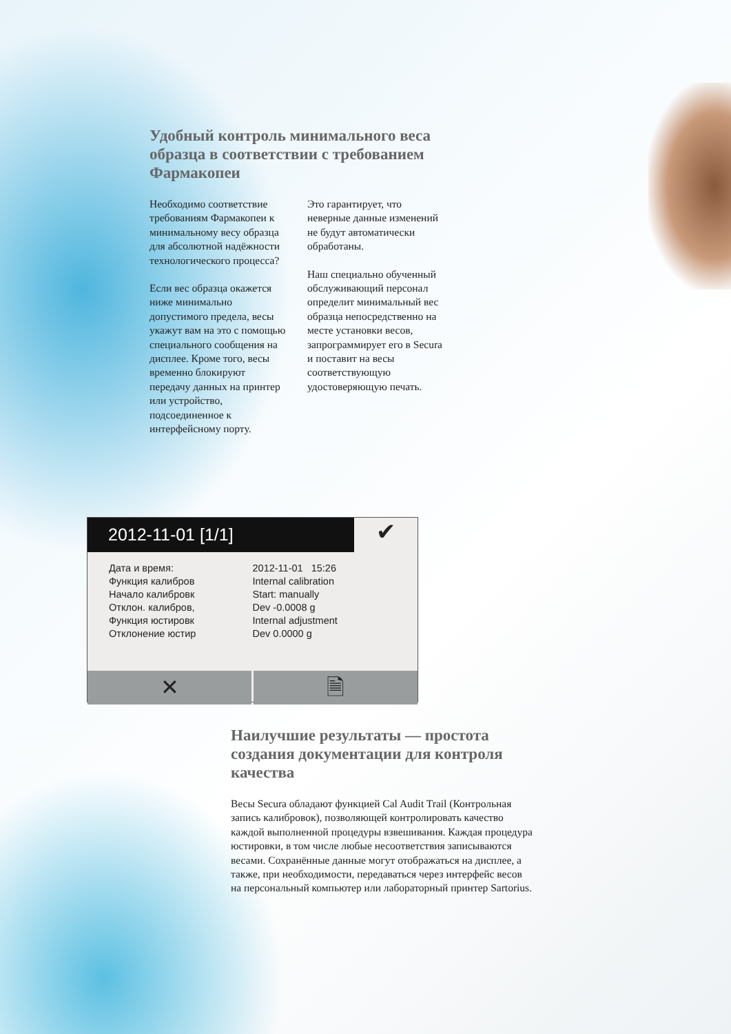Удобный контроль минимального веса образца в соответствии с требованием Фармакопеи
Необходимо соответствие требованиям Фармакопеи к минимальному весу образца для абсолютной надёжности технологического процесса?
Если вес образца окажется ниже минимально допустимого предела, весы укажут вам на это с помощью специального сообщения на дисплее. Кроме того, весы временно блокируют передачу данных на принтер или устройство, подсоединенное к интерфейсному порту.
Это гарантирует, что неверные данные изменений не будут автоматически обработаны.
Наш специально обученный обслуживающий персонал определит минимальный вес образца непосредственно на месте установки весов, запрограммирует его в Secura и поставит на весы соответствующую удостоверяющую печать.
2012-11-01 [1/1]
✔
Дата и время:
Функция калибров
Начало калибровк
Отклон. калибров,
Функция юстировк
Отклонение юстир
2012-11-01 15:26
Internal calibration
Start: manually
Dev -0.0008 g
Internal adjustment
Dev 0.0000 g
✕ 🗎
Наилучшие результаты — простота создания документации для контроля качества
Весы Secura обладают функцией Cal Audit Trail (Контрольная запись калибровок), позволяющей контролировать качество каждой выполненной процедуры взвешивания. Каждая процедура юстировки, в том числе любые несоответствия записываются весами. Сохранённые данные могут отображаться на дисплее, а также, при необходимости, передаваться через интерфейс весов на персональный компьютер или лабораторный принтер Sartorius.